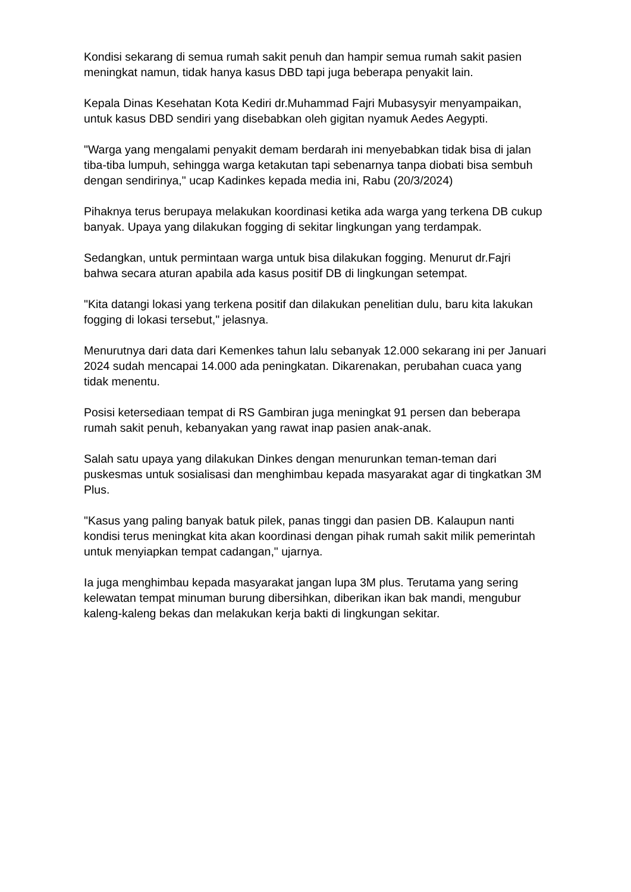Kondisi sekarang di semua rumah sakit penuh dan hampir semua rumah sakit pasien meningkat namun, tidak hanya kasus DBD tapi juga beberapa penyakit lain.
Kepala Dinas Kesehatan Kota Kediri dr.Muhammad Fajri Mubasysyir menyampaikan, untuk kasus DBD sendiri yang disebabkan oleh gigitan nyamuk Aedes Aegypti.
"Warga yang mengalami penyakit demam berdarah ini menyebabkan tidak bisa di jalan tiba-tiba lumpuh, sehingga warga ketakutan tapi sebenarnya tanpa diobati bisa sembuh dengan sendirinya," ucap Kadinkes kepada media ini, Rabu (20/3/2024)
Pihaknya terus berupaya melakukan koordinasi ketika ada warga yang terkena DB cukup banyak. Upaya yang dilakukan fogging di sekitar lingkungan yang terdampak.
Sedangkan, untuk permintaan warga untuk bisa dilakukan fogging. Menurut dr.Fajri bahwa secara aturan apabila ada kasus positif DB di lingkungan setempat.
"Kita datangi lokasi yang terkena positif dan dilakukan penelitian dulu, baru kita lakukan fogging di lokasi tersebut," jelasnya.
Menurutnya dari data dari Kemenkes tahun lalu sebanyak 12.000 sekarang ini per Januari 2024 sudah mencapai 14.000 ada peningkatan. Dikarenakan, perubahan cuaca yang tidak menentu.
Posisi ketersediaan tempat di RS Gambiran juga meningkat 91 persen dan beberapa rumah sakit penuh, kebanyakan yang rawat inap pasien anak-anak.
Salah satu upaya yang dilakukan Dinkes dengan menurunkan teman-teman dari puskesmas untuk sosialisasi dan menghimbau kepada masyarakat agar di tingkatkan 3M Plus.
"Kasus yang paling banyak batuk pilek, panas tinggi dan pasien DB. Kalaupun nanti kondisi terus meningkat kita akan koordinasi dengan pihak rumah sakit milik pemerintah untuk menyiapkan tempat cadangan," ujarnya.
Ia juga menghimbau kepada masyarakat jangan lupa 3M plus. Terutama yang sering kelewatan tempat minuman burung dibersihkan, diberikan ikan bak mandi, mengubur kaleng-kaleng bekas dan melakukan kerja bakti di lingkungan sekitar.